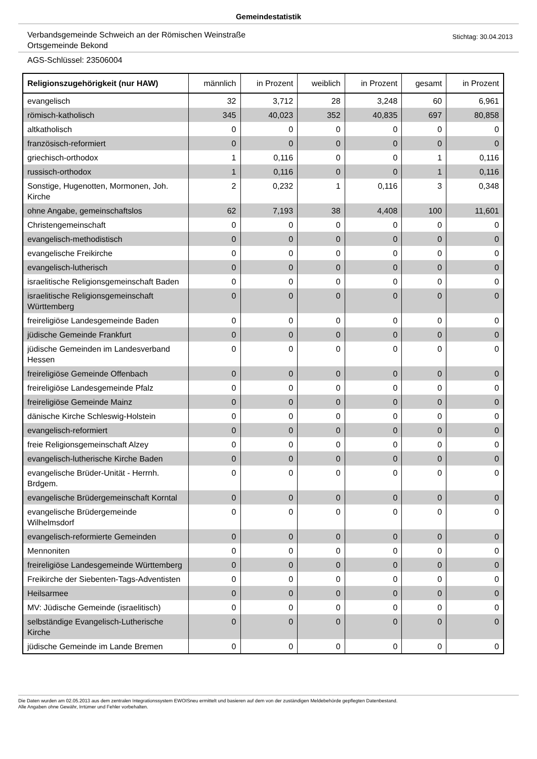Gemeindestatistik
Verbandsgemeinde Schweich an der Römischen Weinstraße
Ortsgemeinde Bekond
Stichtag: 30.04.2013
AGS-Schlüssel: 23506004
| Religionszugehörigkeit (nur HAW) | männlich | in Prozent | weiblich | in Prozent | gesamt | in Prozent |
| --- | --- | --- | --- | --- | --- | --- |
| evangelisch | 32 | 3,712 | 28 | 3,248 | 60 | 6,961 |
| römisch-katholisch | 345 | 40,023 | 352 | 40,835 | 697 | 80,858 |
| altkatholisch | 0 | 0 | 0 | 0 | 0 | 0 |
| französisch-reformiert | 0 | 0 | 0 | 0 | 0 | 0 |
| griechisch-orthodox | 1 | 0,116 | 0 | 0 | 1 | 0,116 |
| russisch-orthodox | 1 | 0,116 | 0 | 0 | 1 | 0,116 |
| Sonstige, Hugenotten, Mormonen, Joh. Kirche | 2 | 0,232 | 1 | 0,116 | 3 | 0,348 |
| ohne Angabe, gemeinschaftslos | 62 | 7,193 | 38 | 4,408 | 100 | 11,601 |
| Christengemeinschaft | 0 | 0 | 0 | 0 | 0 | 0 |
| evangelisch-methodistisch | 0 | 0 | 0 | 0 | 0 | 0 |
| evangelische Freikirche | 0 | 0 | 0 | 0 | 0 | 0 |
| evangelisch-lutherisch | 0 | 0 | 0 | 0 | 0 | 0 |
| israelitische Religionsgemeinschaft Baden | 0 | 0 | 0 | 0 | 0 | 0 |
| israelitische Religionsgemeinschaft Württemberg | 0 | 0 | 0 | 0 | 0 | 0 |
| freireligiöse Landesgemeinde Baden | 0 | 0 | 0 | 0 | 0 | 0 |
| jüdische Gemeinde Frankfurt | 0 | 0 | 0 | 0 | 0 | 0 |
| jüdische Gemeinden im Landesverband Hessen | 0 | 0 | 0 | 0 | 0 | 0 |
| freireligiöse Gemeinde Offenbach | 0 | 0 | 0 | 0 | 0 | 0 |
| freireligiöse Landesgemeinde Pfalz | 0 | 0 | 0 | 0 | 0 | 0 |
| freireligiöse Gemeinde Mainz | 0 | 0 | 0 | 0 | 0 | 0 |
| dänische Kirche Schleswig-Holstein | 0 | 0 | 0 | 0 | 0 | 0 |
| evangelisch-reformiert | 0 | 0 | 0 | 0 | 0 | 0 |
| freie Religionsgemeinschaft Alzey | 0 | 0 | 0 | 0 | 0 | 0 |
| evangelisch-lutherische Kirche Baden | 0 | 0 | 0 | 0 | 0 | 0 |
| evangelische Brüder-Unität - Herrnh. Brdgem. | 0 | 0 | 0 | 0 | 0 | 0 |
| evangelische Brüdergemeinschaft Korntal | 0 | 0 | 0 | 0 | 0 | 0 |
| evangelische Brüdergemeinde Wilhelmsdorf | 0 | 0 | 0 | 0 | 0 | 0 |
| evangelisch-reformierte Gemeinden | 0 | 0 | 0 | 0 | 0 | 0 |
| Mennoniten | 0 | 0 | 0 | 0 | 0 | 0 |
| freireligiöse Landesgemeinde Württemberg | 0 | 0 | 0 | 0 | 0 | 0 |
| Freikirche der Siebenten-Tags-Adventisten | 0 | 0 | 0 | 0 | 0 | 0 |
| Heilsarmee | 0 | 0 | 0 | 0 | 0 | 0 |
| MV: Jüdische Gemeinde (israelitisch) | 0 | 0 | 0 | 0 | 0 | 0 |
| selbständige Evangelisch-Lutherische Kirche | 0 | 0 | 0 | 0 | 0 | 0 |
| jüdische Gemeinde im Lande Bremen | 0 | 0 | 0 | 0 | 0 | 0 |
Die Daten wurden am 02.05.2013 aus dem zentralen Integrationssystem EWOISneu ermittelt und basieren auf dem von der zuständigen Meldebehörde gepflegten Datenbestand.
Alle Angaben ohne Gewähr, Irrtümer und Fehler vorbehalten.